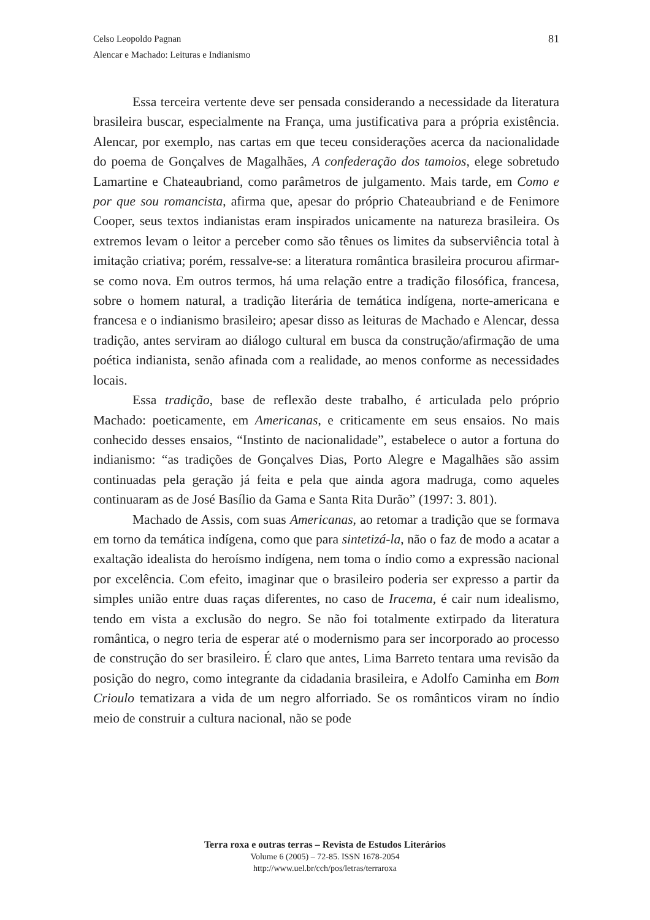81 Celso Leopoldo Pagnan
Alencar e Machado: Leituras e Indianismo
Essa terceira vertente deve ser pensada considerando a necessidade da literatura brasileira buscar, especialmente na França, uma justificativa para a própria existência. Alencar, por exemplo, nas cartas em que teceu considerações acerca da nacionalidade do poema de Gonçalves de Magalhães, A confederação dos tamoios, elege sobretudo Lamartine e Chateaubriand, como parâmetros de julgamento. Mais tarde, em Como e por que sou romancista, afirma que, apesar do próprio Chateaubriand e de Fenimore Cooper, seus textos indianistas eram inspirados unicamente na natureza brasileira. Os extremos levam o leitor a perceber como são tênues os limites da subserviência total à imitação criativa; porém, ressalve-se: a literatura romântica brasileira procurou afirmar-se como nova. Em outros termos, há uma relação entre a tradição filosófica, francesa, sobre o homem natural, a tradição literária de temática indígena, norte-americana e francesa e o indianismo brasileiro; apesar disso as leituras de Machado e Alencar, dessa tradição, antes serviram ao diálogo cultural em busca da construção/afirmação de uma poética indianista, senão afinada com a realidade, ao menos conforme as necessidades locais.
Essa tradição, base de reflexão deste trabalho, é articulada pelo próprio Machado: poeticamente, em Americanas, e criticamente em seus ensaios. No mais conhecido desses ensaios, “Instinto de nacionalidade”, estabelece o autor a fortuna do indianismo: “as tradições de Gonçalves Dias, Porto Alegre e Magalhães são assim continuadas pela geração já feita e pela que ainda agora madruga, como aqueles continuaram as de José Basílio da Gama e Santa Rita Durão” (1997: 3. 801).
Machado de Assis, com suas Americanas, ao retomar a tradição que se formava em torno da temática indígena, como que para sintetizá-la, não o faz de modo a acatar a exaltação idealista do heroísmo indígena, nem toma o índio como a expressão nacional por excelência. Com efeito, imaginar que o brasileiro poderia ser expresso a partir da simples união entre duas raças diferentes, no caso de Iracema, é cair num idealismo, tendo em vista a exclusão do negro. Se não foi totalmente extirpado da literatura romântica, o negro teria de esperar até o modernismo para ser incorporado ao processo de construção do ser brasileiro. É claro que antes, Lima Barreto tentara uma revisão da posição do negro, como integrante da cidadania brasileira, e Adolfo Caminha em Bom Crioulo tematizara a vida de um negro alforriado. Se os românticos viram no índio meio de construir a cultura nacional, não se pode
Terra roxa e outras terras – Revista de Estudos Literários
Volume 6 (2005) – 72-85. ISSN 1678-2054
http://www.uel.br/cch/pos/letras/terraroxa